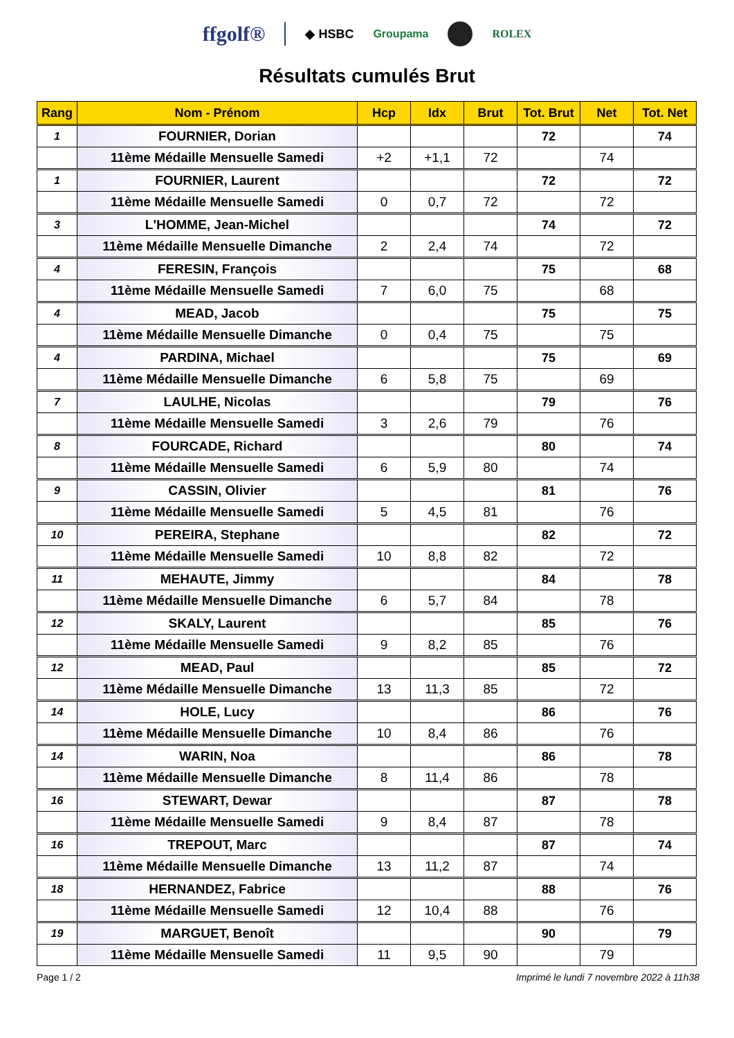ffgolf® ◆ HSBC Groupama ROLEX
Résultats cumulés Brut
| Rang | Nom - Prénom | Hcp | Idx | Brut | Tot. Brut | Net | Tot. Net |
| --- | --- | --- | --- | --- | --- | --- | --- |
| 1 | FOURNIER, Dorian | | | | 72 | | 74 |
| | 11ème Médaille Mensuelle Samedi | +2 | +1,1 | 72 | | 74 | |
| 1 | FOURNIER, Laurent | | | | 72 | | 72 |
| | 11ème Médaille Mensuelle Samedi | 0 | 0,7 | 72 | | 72 | |
| 3 | L'HOMME, Jean-Michel | | | | 74 | | 72 |
| | 11ème Médaille Mensuelle Dimanche | 2 | 2,4 | 74 | | 72 | |
| 4 | FERESIN, François | | | | 75 | | 68 |
| | 11ème Médaille Mensuelle Samedi | 7 | 6,0 | 75 | | 68 | |
| 4 | MEAD, Jacob | | | | 75 | | 75 |
| | 11ème Médaille Mensuelle Dimanche | 0 | 0,4 | 75 | | 75 | |
| 4 | PARDINA, Michael | | | | 75 | | 69 |
| | 11ème Médaille Mensuelle Dimanche | 6 | 5,8 | 75 | | 69 | |
| 7 | LAULHE, Nicolas | | | | 79 | | 76 |
| | 11ème Médaille Mensuelle Samedi | 3 | 2,6 | 79 | | 76 | |
| 8 | FOURCADE, Richard | | | | 80 | | 74 |
| | 11ème Médaille Mensuelle Samedi | 6 | 5,9 | 80 | | 74 | |
| 9 | CASSIN, Olivier | | | | 81 | | 76 |
| | 11ème Médaille Mensuelle Samedi | 5 | 4,5 | 81 | | 76 | |
| 10 | PEREIRA, Stephane | | | | 82 | | 72 |
| | 11ème Médaille Mensuelle Samedi | 10 | 8,8 | 82 | | 72 | |
| 11 | MEHAUTE, Jimmy | | | | 84 | | 78 |
| | 11ème Médaille Mensuelle Dimanche | 6 | 5,7 | 84 | | 78 | |
| 12 | SKALY, Laurent | | | | 85 | | 76 |
| | 11ème Médaille Mensuelle Samedi | 9 | 8,2 | 85 | | 76 | |
| 12 | MEAD, Paul | | | | 85 | | 72 |
| | 11ème Médaille Mensuelle Dimanche | 13 | 11,3 | 85 | | 72 | |
| 14 | HOLE, Lucy | | | | 86 | | 76 |
| | 11ème Médaille Mensuelle Dimanche | 10 | 8,4 | 86 | | 76 | |
| 14 | WARIN, Noa | | | | 86 | | 78 |
| | 11ème Médaille Mensuelle Dimanche | 8 | 11,4 | 86 | | 78 | |
| 16 | STEWART, Dewar | | | | 87 | | 78 |
| | 11ème Médaille Mensuelle Samedi | 9 | 8,4 | 87 | | 78 | |
| 16 | TREPOUT, Marc | | | | 87 | | 74 |
| | 11ème Médaille Mensuelle Dimanche | 13 | 11,2 | 87 | | 74 | |
| 18 | HERNANDEZ, Fabrice | | | | 88 | | 76 |
| | 11ème Médaille Mensuelle Samedi | 12 | 10,4 | 88 | | 76 | |
| 19 | MARGUET, Benoît | | | | 90 | | 79 |
| | 11ème Médaille Mensuelle Samedi | 11 | 9,5 | 90 | | 79 | |
Page 1 / 2 Imprimé le lundi 7 novembre 2022 à 11h38